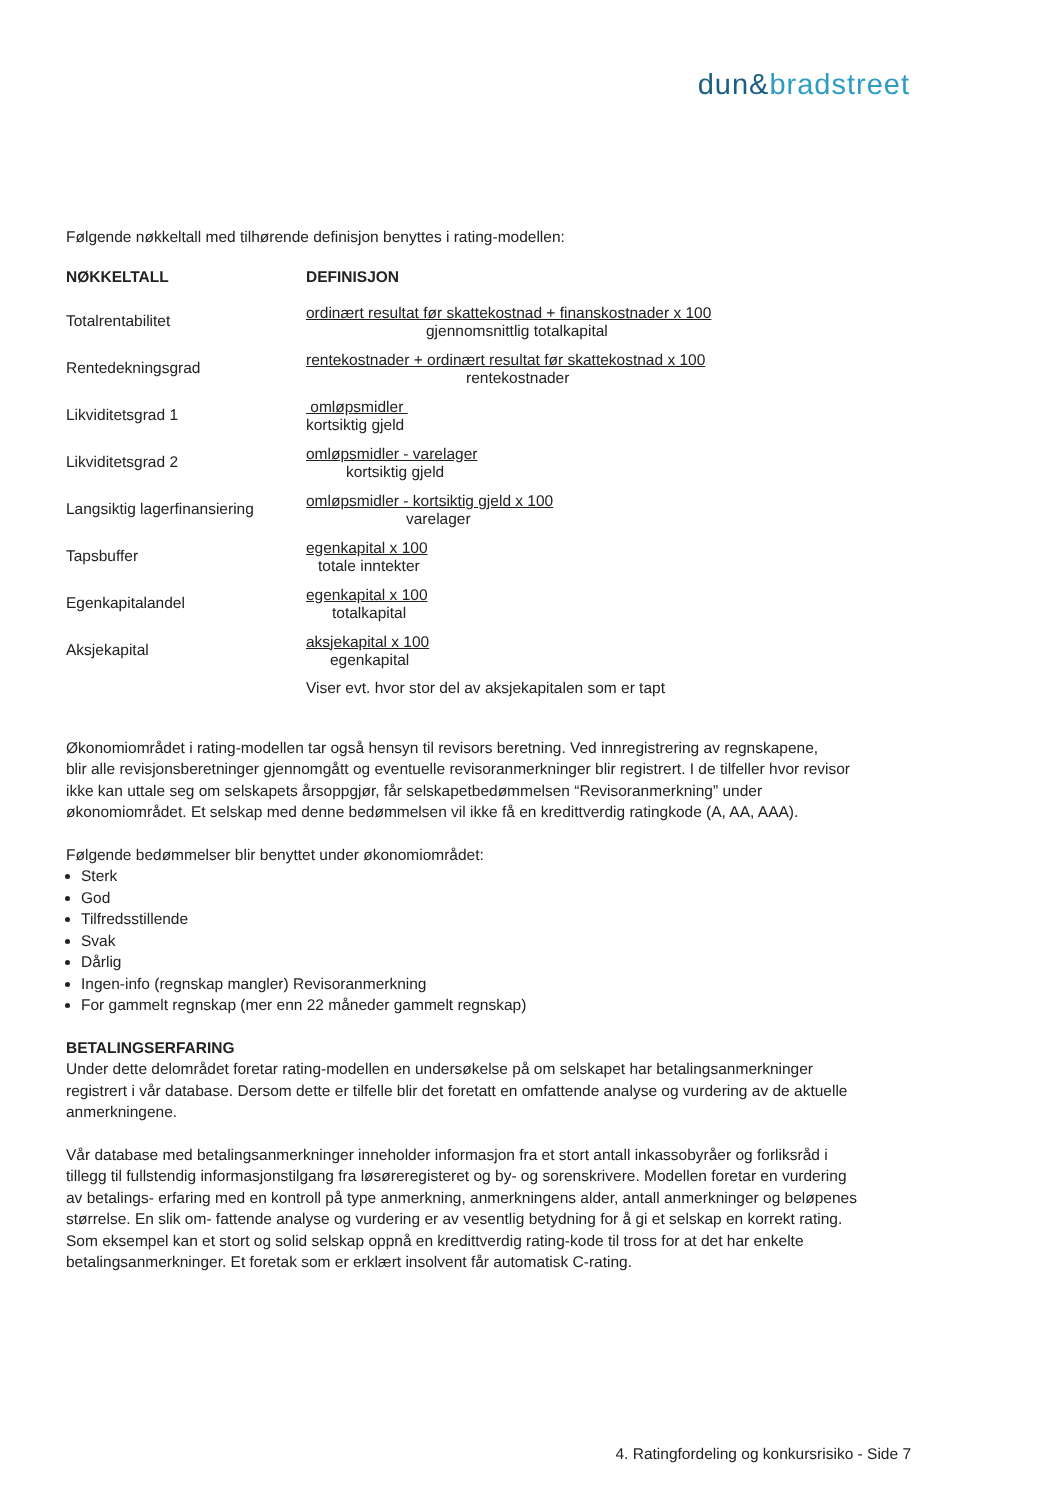dun&bradstreet
Følgende nøkkeltall med tilhørende definisjon benyttes i rating-modellen:
| NØKKELTALL | DEFINISJON |
| --- | --- |
| Totalrentabilitet | ordinært resultat før skattekostnad + finanskostnader x 100 gjennomsnittlig totalkapital |
| Rentedekningsgrad | rentekostnader + ordinært resultat før skattekostnad x 100 rentekostnader |
| Likviditetsgrad 1 | omløpsmidler kortsiktig gjeld |
| Likviditetsgrad 2 | omløpsmidler - varelager kortsiktig gjeld |
| Langsiktig lagerfinansiering | omløpsmidler - kortsiktig gjeld x 100 varelager |
| Tapsbuffer | egenkapital x 100 totale inntekter |
| Egenkapitalandel | egenkapital x 100 totalkapital |
| Aksjekapital | aksjekapital x 100 egenkapital Viser evt. hvor stor del av aksjekapitalen som er tapt |
Økonomiområdet i rating-modellen tar også hensyn til revisors beretning. Ved innregistrering av regnskapene,
blir alle revisjonsberetninger gjennomgått og eventuelle revisoranmerkninger blir registrert. I de tilfeller hvor revisor
ikke kan uttale seg om selskapets årsoppgjør, får selskapetbedømmelsen “Revisoranmerkning” under
økonomiområdet. Et selskap med denne bedømmelsen vil ikke få en kredittverdig ratingkode (A, AA, AAA).
Følgende bedømmelser blir benyttet under økonomiområdet:
Sterk
God
Tilfredsstillende
Svak
Dårlig
Ingen-info (regnskap mangler) Revisoranmerkning
For gammelt regnskap (mer enn 22 måneder gammelt regnskap)
BETALINGSERFARING
Under dette delområdet foretar rating-modellen en undersøkelse på om selskapet har betalingsanmerkninger
registrert i vår database. Dersom dette er tilfelle blir det foretatt en omfattende analyse og vurdering av de aktuelle
anmerkningene.
Vår database med betalingsanmerkninger inneholder informasjon fra et stort antall inkassobyråer og forliksråd i
tillegg til fullstendig informasjonstilgang fra løsøreregisteret og by- og sorenskrivere. Modellen foretar en vurdering
av betalings- erfaring med en kontroll på type anmerkning, anmerkningens alder, antall anmerkninger og beløpenes
størrelse. En slik om- fattende analyse og vurdering er av vesentlig betydning for å gi et selskap en korrekt rating.
Som eksempel kan et stort og solid selskap oppnå en kredittverdig rating-kode til tross for at det har enkelte
betalingsanmerkninger. Et foretak som er erklært insolvent får automatisk C-rating.
4. Ratingfordeling og konkursrisiko - Side 7